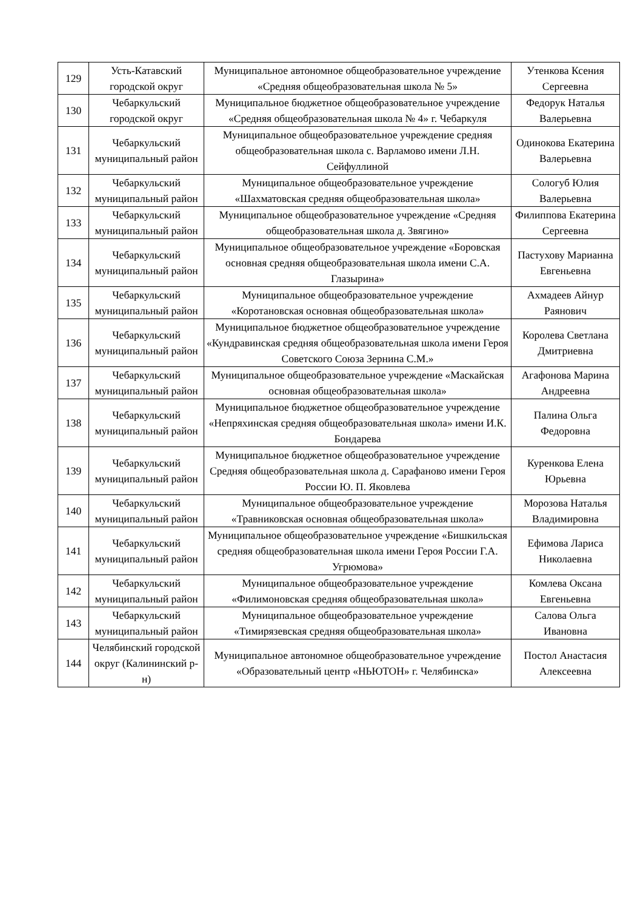| 129 | Усть-Катавский городской округ | Муниципальное автономное общеобразовательное учреждение «Средняя общеобразовательная школа № 5» | Утенкова Ксения Сергеевна |
| 130 | Чебаркульский городской округ | Муниципальное бюджетное общеобразовательное учреждение «Средняя общеобразовательная школа № 4» г. Чебаркуля | Федорук Наталья Валерьевна |
| 131 | Чебаркульский муниципальный район | Муниципальное общеобразовательное учреждение средняя общеобразовательная школа с. Варламово имени Л.Н. Сейфуллиной | Одинокова Екатерина Валерьевна |
| 132 | Чебаркульский муниципальный район | Муниципальное общеобразовательное учреждение «Шахматовская средняя общеобразовательная школа» | Сологуб Юлия Валерьевна |
| 133 | Чебаркульский муниципальный район | Муниципальное общеобразовательное учреждение «Средняя общеобразовательная школа д. Звягино» | Филиппова Екатерина Сергеевна |
| 134 | Чебаркульский муниципальный район | Муниципальное общеобразовательное учреждение «Боровская основная средняя общеобразовательная школа имени С.А. Глазырина» | Пастухову Марианна Евгеньевна |
| 135 | Чебаркульский муниципальный район | Муниципальное общеобразовательное учреждение «Коротановская основная общеобразовательная школа» | Ахмадеев Айнур Раянович |
| 136 | Чебаркульский муниципальный район | Муниципальное бюджетное общеобразовательное учреждение «Кундравинская средняя общеобразовательная школа имени Героя Советского Союза Зернина С.М.» | Королева Светлана Дмитриевна |
| 137 | Чебаркульский муниципальный район | Муниципальное общеобразовательное учреждение «Маскайская основная общеобразовательная школа» | Агафонова Марина Андреевна |
| 138 | Чебаркульский муниципальный район | Муниципальное бюджетное общеобразовательное учреждение «Непряхинская средняя общеобразовательная школа» имени И.К. Бондарева | Палина Ольга Федоровна |
| 139 | Чебаркульский муниципальный район | Муниципальное бюджетное общеобразовательное учреждение Средняя общеобразовательная школа д. Сарафаново имени Героя России Ю. П. Яковлева | Куренкова Елена Юрьевна |
| 140 | Чебаркульский муниципальный район | Муниципальное общеобразовательное учреждение «Травниковская основная общеобразовательная школа» | Морозова Наталья Владимировна |
| 141 | Чебаркульский муниципальный район | Муниципальное общеобразовательное учреждение «Бишкильская средняя общеобразовательная школа имени Героя России Г.А. Угрюмова» | Ефимова Лариса Николаевна |
| 142 | Чебаркульский муниципальный район | Муниципальное общеобразовательное учреждение «Филимоновская средняя общеобразовательная школа» | Комлева Оксана Евгеньевна |
| 143 | Чебаркульский муниципальный район | Муниципальное общеобразовательное учреждение «Тимирязевская средняя общеобразовательная школа» | Салова Ольга Ивановна |
| 144 | Челябинский городской округ (Калининский р-н) | Муниципальное автономное общеобразовательное учреждение «Образовательный центр «НЬЮТОН» г. Челябинска» | Постол Анастасия Алексеевна |